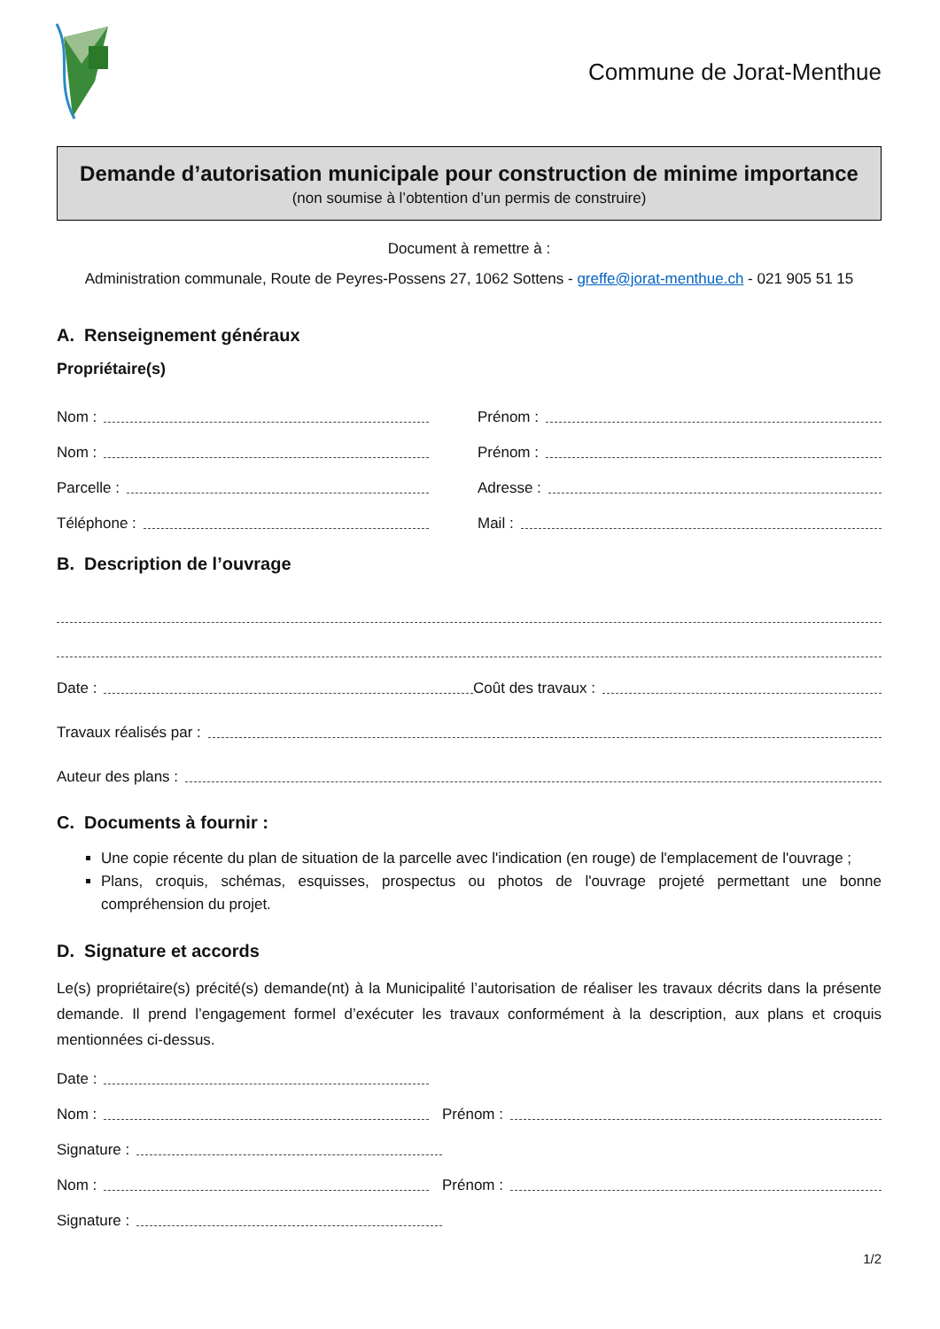Commune de Jorat-Menthue
Demande d’autorisation municipale pour construction de minime importance
(non soumise à l’obtention d’un permis de construire)
Document à remettre à :
Administration communale, Route de Peyres-Possens 27, 1062 Sottens - greffe@jorat-menthue.ch - 021 905 51 15
A. Renseignement généraux
Propriétaire(s)
Nom :
Prénom :
Nom :
Prénom :
Parcelle :
Adresse :
Téléphone :
Mail :
B. Description de l’ouvrage
Date :
Coût des travaux :
Travaux réalisés par :
Auteur des plans :
C. Documents à fournir :
Une copie récente du plan de situation de la parcelle avec l'indication (en rouge) de l'emplacement de l'ouvrage ;
Plans, croquis, schémas, esquisses, prospectus ou photos de l'ouvrage projeté permettant une bonne compréhension du projet.
D. Signature et accords
Le(s) propriétaire(s) précité(s) demande(nt) à la Municipalité l’autorisation de réaliser les travaux décrits dans la présente demande. Il prend l’engagement formel d’exécuter les travaux conformément à la description, aux plans et croquis mentionnées ci-dessus.
Date :
Nom :
Prénom :
Signature :
Nom :
Prénom :
Signature :
1/2